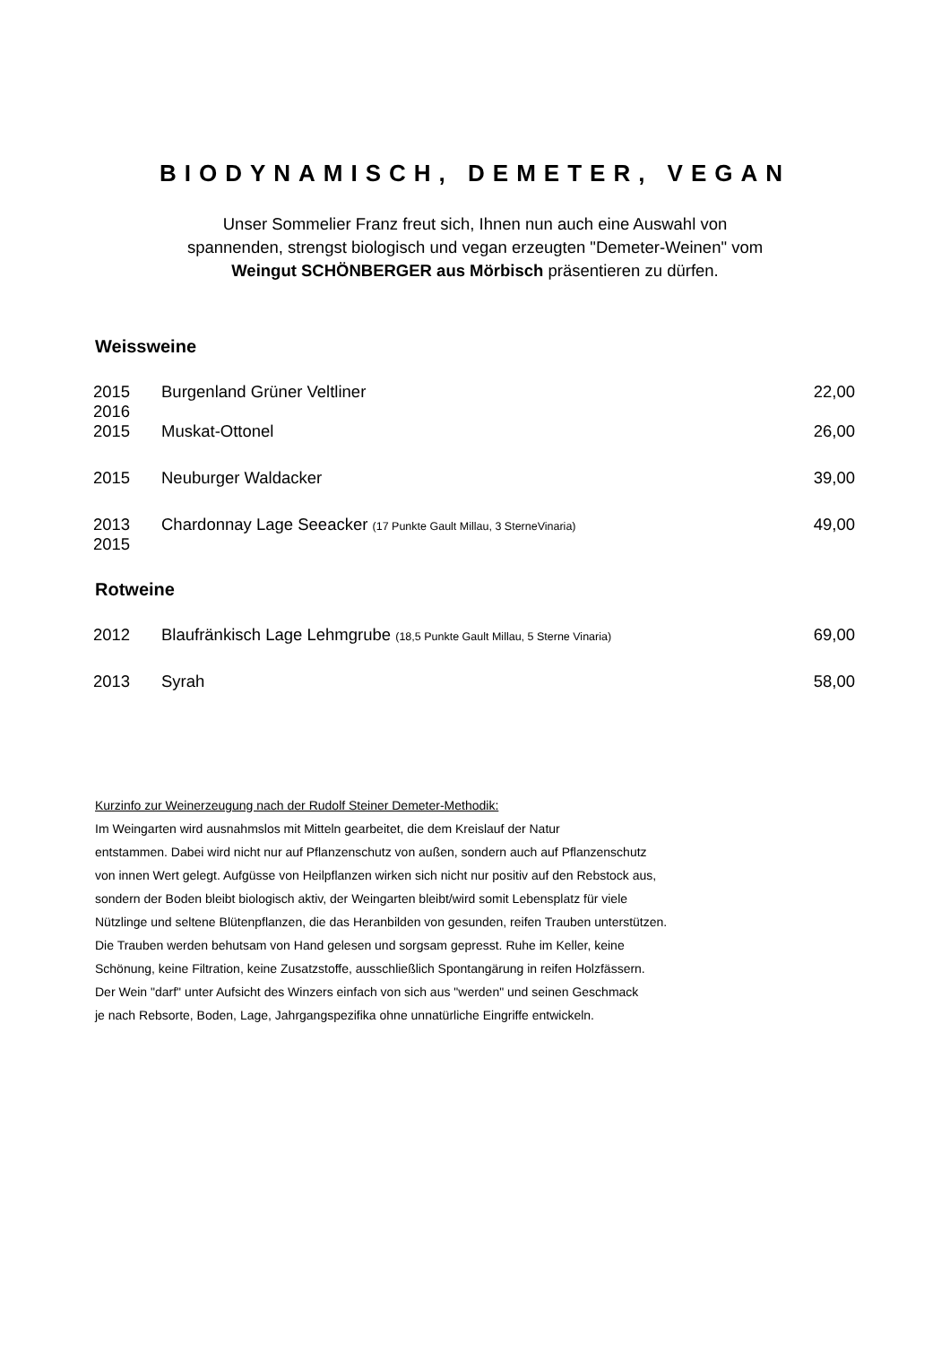BIODYNAMISCH, DEMETER, VEGAN
Unser Sommelier Franz freut sich, Ihnen nun auch eine Auswahl von
spannenden, strengst biologisch und vegan erzeugten "Demeter-Weinen" vom
Weingut SCHÖNBERGER aus Mörbisch präsentieren zu dürfen.
Weissweine
| 2015 2016 | Burgenland Grüner Veltliner | 22,00 |
| 2015 | Muskat-Ottonel | 26,00 |
| 2015 | Neuburger Waldacker | 39,00 |
| 2013 2015 | Chardonnay Lage Seeacker (17 Punkte Gault Millau, 3 SterneVinaria) | 49,00 |
Rotweine
| 2012 | Blaufränkisch Lage Lehmgrube (18,5 Punkte Gault Millau, 5 Sterne Vinaria) | 69,00 |
| 2013 | Syrah | 58,00 |
Kurzinfo zur Weinerzeugung nach der Rudolf Steiner Demeter-Methodik:
Im Weingarten wird ausnahmslos mit Mitteln gearbeitet, die dem Kreislauf der Natur
entstammen. Dabei wird nicht nur auf Pflanzenschutz von außen, sondern auch auf Pflanzenschutz
von innen Wert gelegt. Aufgüsse von Heilpflanzen wirken sich nicht nur positiv auf den Rebstock aus,
sondern der Boden bleibt biologisch aktiv, der Weingarten bleibt/wird somit Lebensplatz für viele
Nützlinge und seltene Blütenpflanzen, die das Heranbilden von gesunden, reifen Trauben unterstützen.
Die Trauben werden behutsam von Hand gelesen und sorgsam gepresst. Ruhe im Keller, keine
Schönung, keine Filtration, keine Zusatzstoffe, ausschließlich Spontangärung in reifen Holzfässern.
Der Wein "darf" unter Aufsicht des Winzers einfach von sich aus "werden" und seinen Geschmack
je nach Rebsorte, Boden, Lage, Jahrgangspezifika ohne unnatürliche Eingriffe entwickeln.